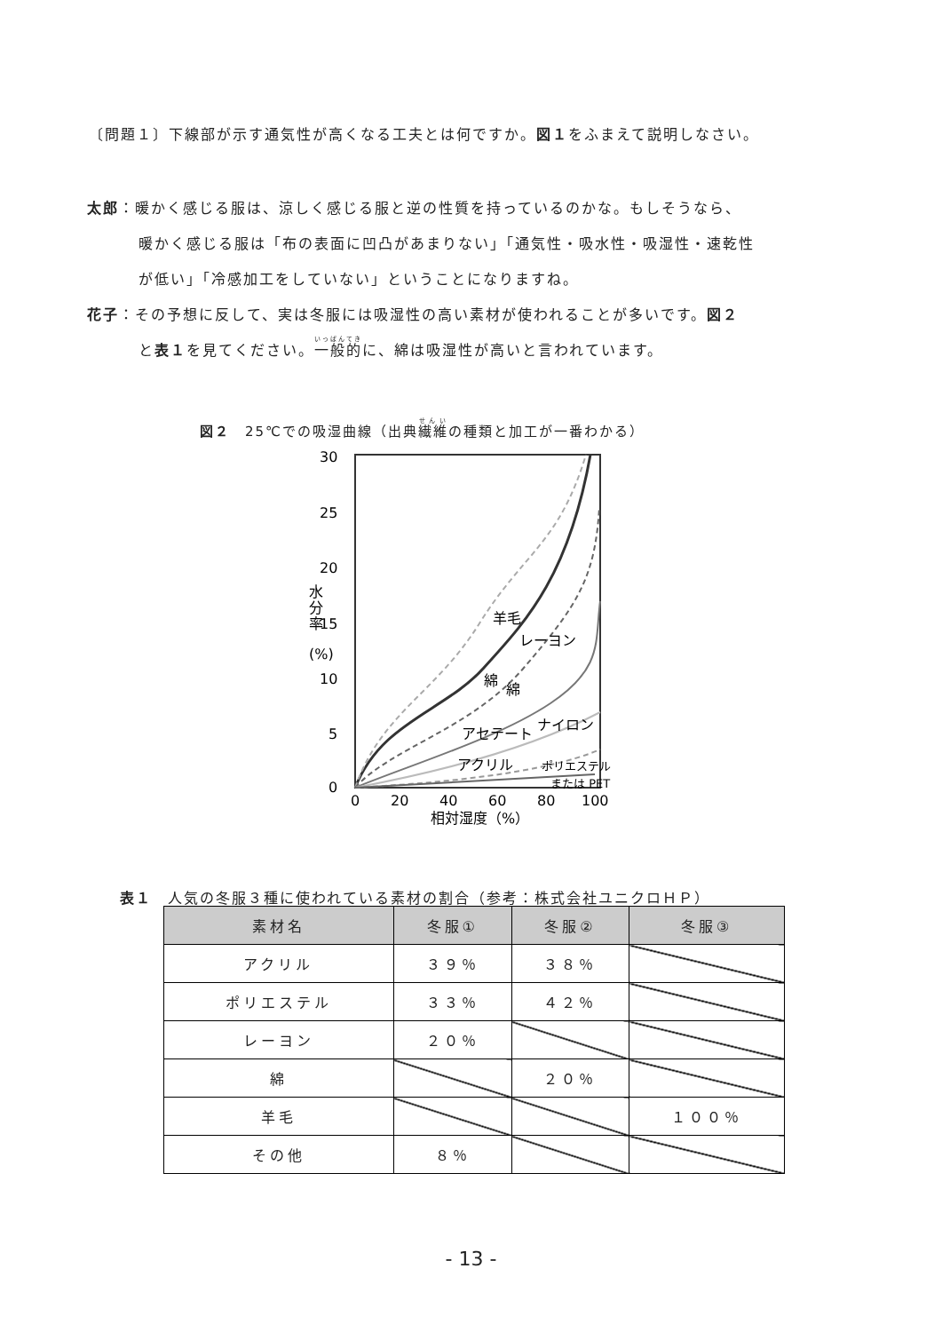〔問題１〕下線部が示す通気性が高くなる工夫とは何ですか。図１をふまえて説明しなさい。
太郎：暖かく感じる服は、涼しく感じる服と逆の性質を持っているのかな。もしそうなら、
暖かく感じる服は「布の表面に凹凸があまりない」「通気性・吸水性・吸湿性・速乾性
が低い」「冷感加工をしていない」ということになりますね。
花子：その予想に反して、実は冬服には吸湿性の高い素材が使われることが多いです。図２
と表１を見てください。一般的に、綿は吸湿性が高いと言われています。
図２　25℃での吸湿曲線（出典繊維の種類と加工が一番わかる）
30
25
20
15
10
5
0
0
20
40
60
80
100
相対湿度（%）
水
分
率
(%)
羊毛
レーヨン
綿
綿
アセテート
ナイロン
アクリル
ポリエステル
または PET
表１　人気の冬服３種に使われている素材の割合（参考：株式会社ユニクロＨＰ）
| 素材名 | 冬服① | 冬服② | 冬服③ |
| --- | --- | --- | --- |
| アクリル | ３９％ | ３８％ | |
| ポリエステル | ３３％ | ４２％ | |
| レーヨン | ２０％ | | |
| 綿 | | ２０％ | |
| 羊毛 | | | １００％ |
| その他 | ８％ | | |
- 13 -